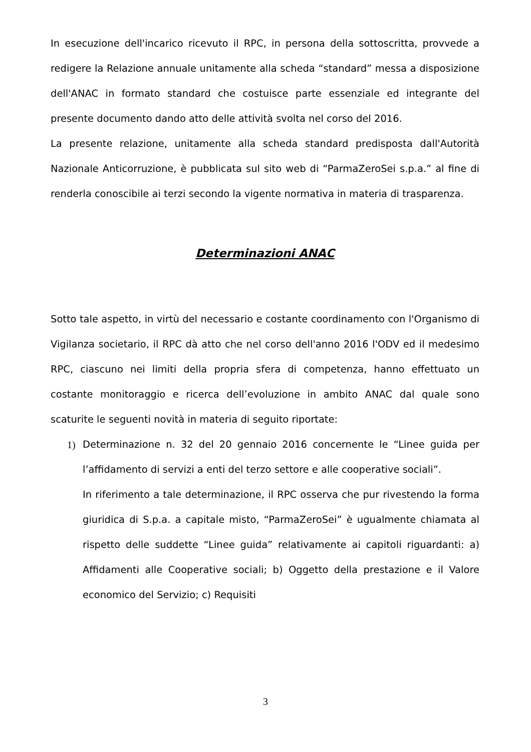In esecuzione dell'incarico ricevuto il RPC, in persona della sottoscritta, provvede a redigere la Relazione annuale unitamente alla scheda “standard” messa a disposizione dell'ANAC in formato standard che costuisce parte essenziale ed integrante del presente documento dando atto delle attività svolta nel corso del 2016.
La presente relazione, unitamente alla scheda standard predisposta dall'Autorità Nazionale Anticorruzione, è pubblicata sul sito web di “ParmaZeroSei s.p.a.” al fine di renderla conoscibile ai terzi secondo la vigente normativa in materia di trasparenza.
Determinazioni ANAC
Sotto tale aspetto, in virtù del necessario e costante coordinamento con l'Organismo di Vigilanza societario, il RPC dà atto che nel corso dell'anno 2016 l'ODV ed il medesimo RPC, ciascuno nei limiti della propria sfera di competenza, hanno effettuato un costante monitoraggio e ricerca dell’evoluzione in ambito ANAC dal quale sono scaturite le seguenti novità in materia di seguito riportate:
1) Determinazione n. 32 del 20 gennaio 2016 concernente le “Linee guida per l’affidamento di servizi a enti del terzo settore e alle cooperative sociali”.
In riferimento a tale determinazione, il RPC osserva che pur rivestendo la forma giuridica di S.p.a. a capitale misto, “ParmaZeroSei” è ugualmente chiamata al rispetto delle suddette “Linee guida” relativamente ai capitoli riguardanti: a) Affidamenti alle Cooperative sociali; b) Oggetto della prestazione e il Valore economico del Servizio; c) Requisiti
3